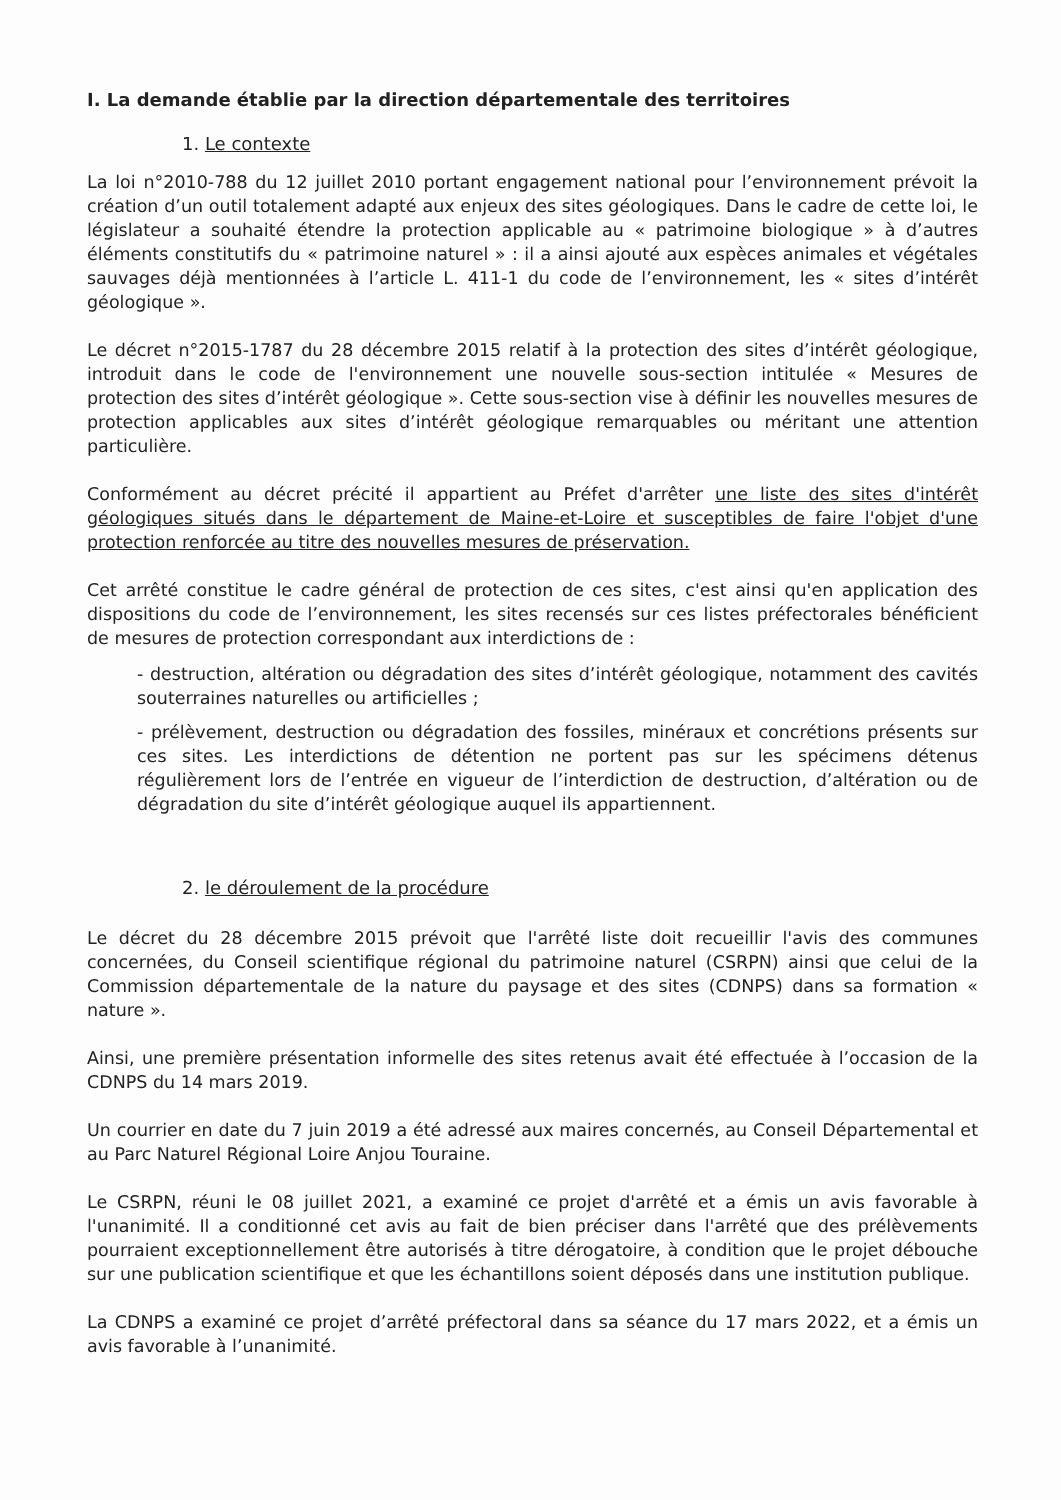I. La demande établie par la direction départementale des territoires
1. Le contexte
La loi n°2010-788 du 12 juillet 2010 portant engagement national pour l’environnement prévoit la création d’un outil totalement adapté aux enjeux des sites géologiques. Dans le cadre de cette loi, le législateur a souhaité étendre la protection applicable au « patrimoine biologique » à d’autres éléments constitutifs du « patrimoine naturel » : il a ainsi ajouté aux espèces animales et végétales sauvages déjà mentionnées à l’article L. 411-1 du code de l’environnement, les « sites d’intérêt géologique ».
Le décret n°2015-1787 du 28 décembre 2015 relatif à la protection des sites d’intérêt géologique, introduit dans le code de l'environnement une nouvelle sous-section intitulée « Mesures de protection des sites d’intérêt géologique ». Cette sous-section vise à définir les nouvelles mesures de protection applicables aux sites d’intérêt géologique remarquables ou méritant une attention particulière.
Conformément au décret précité il appartient au Préfet d'arrêter une liste des sites d'intérêt géologiques situés dans le département de Maine-et-Loire et susceptibles de faire l'objet d'une protection renforcée au titre des nouvelles mesures de préservation.
Cet arrêté constitue le cadre général de protection de ces sites, c'est ainsi qu'en application des dispositions du code de l’environnement, les sites recensés sur ces listes préfectorales bénéficient de mesures de protection correspondant aux interdictions de :
- destruction, altération ou dégradation des sites d’intérêt géologique, notamment des cavités souterraines naturelles ou artificielles ;
- prélèvement, destruction ou dégradation des fossiles, minéraux et concrétions présents sur ces sites. Les interdictions de détention ne portent pas sur les spécimens détenus régulièrement lors de l’entrée en vigueur de l’interdiction de destruction, d’altération ou de dégradation du site d’intérêt géologique auquel ils appartiennent.
2. le déroulement de la procédure
Le décret du 28 décembre 2015 prévoit que l'arrêté liste doit recueillir l'avis des communes concernées, du Conseil scientifique régional du patrimoine naturel (CSRPN) ainsi que celui de la Commission départementale de la nature du paysage et des sites (CDNPS) dans sa formation « nature ».
Ainsi, une première présentation informelle des sites retenus avait été effectuée à l’occasion de la CDNPS du 14 mars 2019.
Un courrier en date du 7 juin 2019 a été adressé aux maires concernés, au Conseil Départemental et au Parc Naturel Régional Loire Anjou Touraine.
Le CSRPN, réuni le 08 juillet 2021, a examiné ce projet d'arrêté et a émis un avis favorable à l'unanimité. Il a conditionné cet avis au fait de bien préciser dans l'arrêté que des prélèvements pourraient exceptionnellement être autorisés à titre dérogatoire, à condition que le projet débouche sur une publication scientifique et que les échantillons soient déposés dans une institution publique.
La CDNPS a examiné ce projet d’arrêté préfectoral dans sa séance du 17 mars 2022, et a émis un avis favorable à l’unanimité.